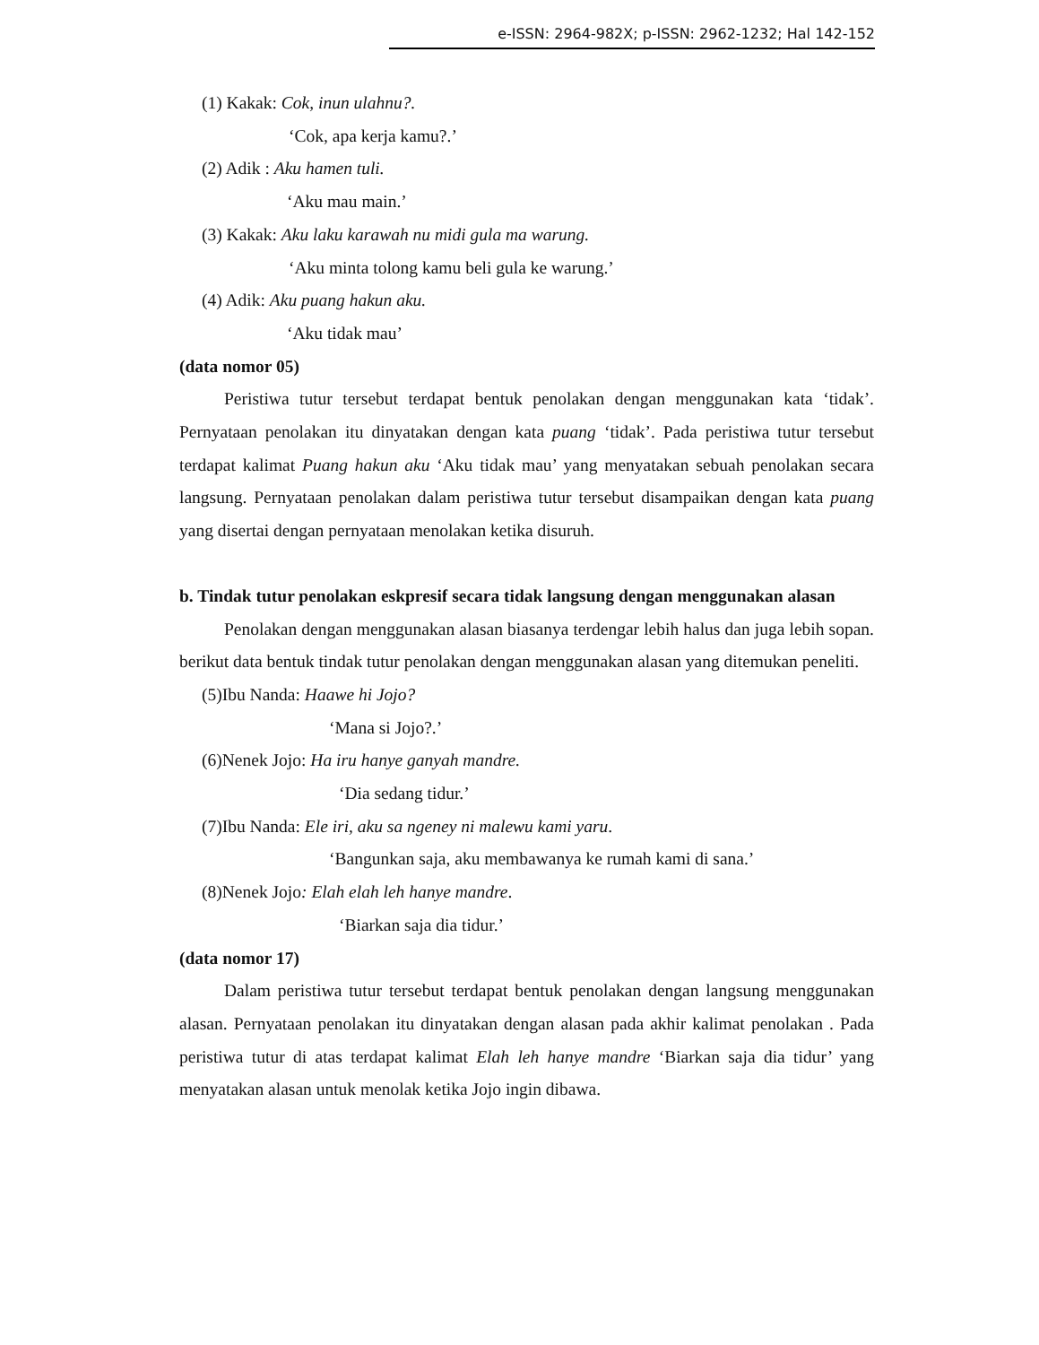e-ISSN: 2964-982X; p-ISSN: 2962-1232; Hal 142-152
(1) Kakak: Cok, inun ulahnu?.
‘Cok, apa kerja kamu?.’
(2) Adik : Aku hamen tuli.
‘Aku mau main.’
(3) Kakak: Aku laku karawah nu midi gula ma warung.
‘Aku minta tolong kamu beli gula ke warung.’
(4) Adik: Aku puang hakun aku.
‘Aku tidak mau’
(data nomor 05)
Peristiwa tutur tersebut terdapat bentuk penolakan dengan menggunakan kata ‘tidak’. Pernyataan penolakan itu dinyatakan dengan kata puang ‘tidak’. Pada peristiwa tutur tersebut terdapat kalimat Puang hakun aku ‘Aku tidak mau’ yang menyatakan sebuah penolakan secara langsung. Pernyataan penolakan dalam peristiwa tutur tersebut disampaikan dengan kata puang yang disertai dengan pernyataan menolakan ketika disuruh.
b. Tindak tutur penolakan eskpresif secara tidak langsung dengan menggunakan alasan
Penolakan dengan menggunakan alasan biasanya terdengar lebih halus dan juga lebih sopan. berikut data bentuk tindak tutur penolakan dengan menggunakan alasan yang ditemukan peneliti.
(5)Ibu Nanda: Haawe hi Jojo?
‘Mana si Jojo?.’
(6)Nenek Jojo: Ha iru hanye ganyah mandre.
‘Dia sedang tidur.’
(7)Ibu Nanda: Ele iri, aku sa ngeney ni malewu kami yaru.
‘Bangunkan saja, aku membawanya ke rumah kami di sana.’
(8)Nenek Jojo: Elah elah leh hanye mandre.
‘Biarkan saja dia tidur.’
(data nomor 17)
Dalam peristiwa tutur tersebut terdapat bentuk penolakan dengan langsung menggunakan alasan. Pernyataan penolakan itu dinyatakan dengan alasan pada akhir kalimat penolakan . Pada peristiwa tutur di atas terdapat kalimat Elah leh hanye mandre ‘Biarkan saja dia tidur’ yang menyatakan alasan untuk menolak ketika Jojo ingin dibawa.